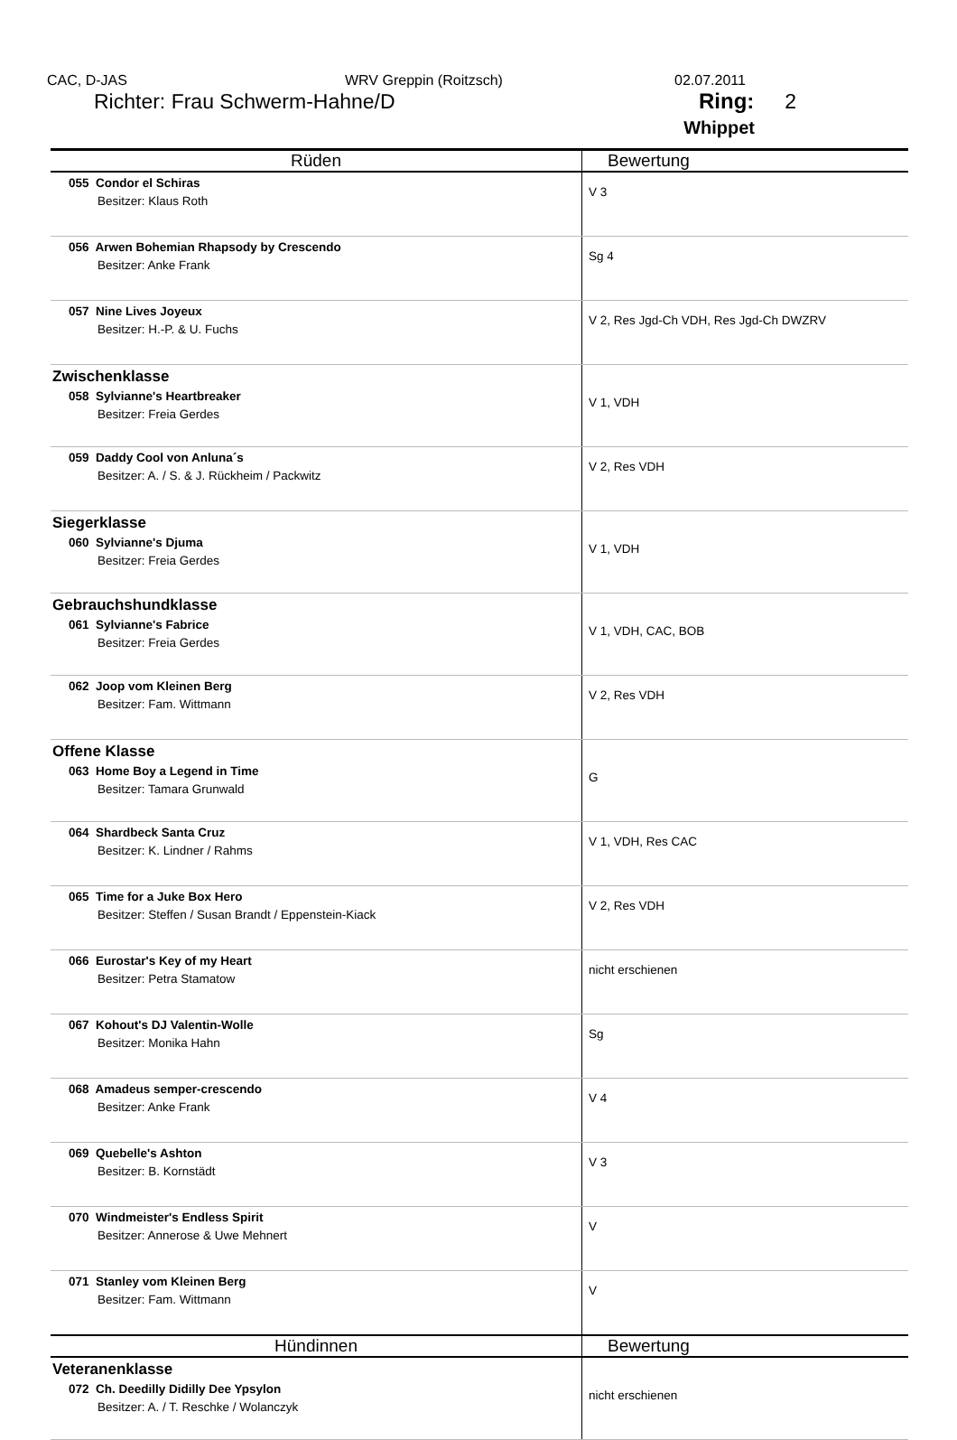CAC, D-JAS WRV Greppin (Roitzsch) 02.07.2011
Richter: Frau Schwerm-Hahne/D Ring: 2
Whippet
| Rüden | Bewertung |
| --- | --- |
| 055 Condor el Schiras Besitzer: Klaus Roth | V 3 |
| 056 Arwen Bohemian Rhapsody by Crescendo Besitzer: Anke Frank | Sg 4 |
| 057 Nine Lives Joyeux Besitzer: H.-P. & U. Fuchs | V 2, Res Jgd-Ch VDH, Res Jgd-Ch DWZRV |
| Zwischenklasse 058 Sylvianne's Heartbreaker Besitzer: Freia Gerdes | V 1, VDH |
| 059 Daddy Cool von Anluna´s Besitzer: A. / S. & J. Rückheim / Packwitz | V 2, Res VDH |
| Siegerklasse 060 Sylvianne's Djuma Besitzer: Freia Gerdes | V 1, VDH |
| Gebrauchshundklasse 061 Sylvianne's Fabrice Besitzer: Freia Gerdes | V 1, VDH, CAC, BOB |
| 062 Joop vom Kleinen Berg Besitzer: Fam. Wittmann | V 2, Res VDH |
| Offene Klasse 063 Home Boy a Legend in Time Besitzer: Tamara Grunwald | G |
| 064 Shardbeck Santa Cruz Besitzer: K. Lindner / Rahms | V 1, VDH, Res CAC |
| 065 Time for a Juke Box Hero Besitzer: Steffen / Susan Brandt / Eppenstein-Kiack | V 2, Res VDH |
| 066 Eurostar's Key of my Heart Besitzer: Petra Stamatow | nicht erschienen |
| 067 Kohout's DJ Valentin-Wolle Besitzer: Monika Hahn | Sg |
| 068 Amadeus semper-crescendo Besitzer: Anke Frank | V 4 |
| 069 Quebelle's Ashton Besitzer: B. Kornstädt | V 3 |
| 070 Windmeister's Endless Spirit Besitzer: Annerose & Uwe Mehnert | V |
| 071 Stanley vom Kleinen Berg Besitzer: Fam. Wittmann | V |
| Hündinnen | Bewertung |
| Veteranenklasse 072 Ch. Deedilly Didilly Dee Ypsylon Besitzer: A. / T. Reschke / Wolanczyk | nicht erschienen |